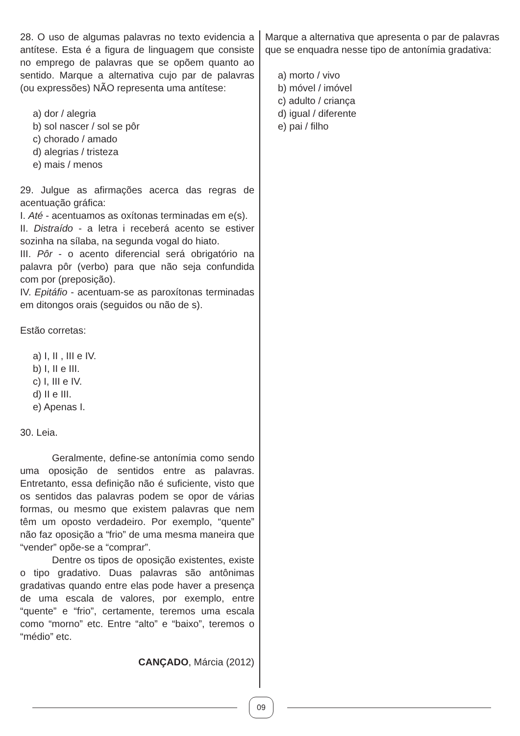28. O uso de algumas palavras no texto evidencia a antítese. Esta é a figura de linguagem que consiste no emprego de palavras que se opõem quanto ao sentido. Marque a alternativa cujo par de palavras (ou expressões) NÃO representa uma antítese:
a) dor / alegria
b) sol nascer / sol se pôr
c) chorado / amado
d) alegrias / tristeza
e) mais / menos
29. Julgue as afirmações acerca das regras de acentuação gráfica:
I. Até - acentuamos as oxítonas terminadas em e(s).
II. Distraído - a letra i receberá acento se estiver sozinha na sílaba, na segunda vogal do hiato.
III. Pôr - o acento diferencial será obrigatório na palavra pôr (verbo) para que não seja confundida com por (preposição).
IV. Epitáfio - acentuam-se as paroxítonas terminadas em ditongos orais (seguidos ou não de s).
Estão corretas:
a) I, II , III e IV.
b) I, II e III.
c) I, III e IV.
d) II e III.
e) Apenas I.
30. Leia.
Geralmente, define-se antonímia como sendo uma oposição de sentidos entre as palavras. Entretanto, essa definição não é suficiente, visto que os sentidos das palavras podem se opor de várias formas, ou mesmo que existem palavras que nem têm um oposto verdadeiro. Por exemplo, “quente” não faz oposição a “frio” de uma mesma maneira que “vender” opõe-se a “comprar”.
Dentre os tipos de oposição existentes, existe o tipo gradativo. Duas palavras são antônimas gradativas quando entre elas pode haver a presença de uma escala de valores, por exemplo, entre “quente” e “frio”, certamente, teremos uma escala como “morno” etc. Entre “alto” e “baixo”, teremos o “médio” etc.
CANÇADO, Márcia (2012)
Marque a alternativa que apresenta o par de palavras que se enquadra nesse tipo de antonímia gradativa:
a) morto / vivo
b) móvel / imóvel
c) adulto / criança
d) igual / diferente
e) pai / filho
09